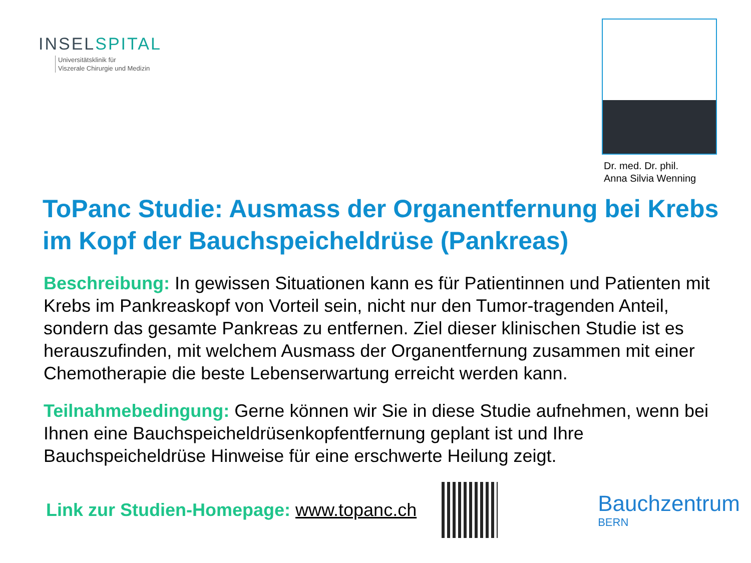INSELSPITAL
Universitätsklinik für
Viszerale Chirurgie und Medizin
Dr. med. Dr. phil.
Anna Silvia Wenning
ToPanc Studie: Ausmass der Organentfernung bei Krebs im Kopf der Bauchspeicheldrüse (Pankreas)
Beschreibung: In gewissen Situationen kann es für Patientinnen und Patienten mit Krebs im Pankreaskopf von Vorteil sein, nicht nur den Tumor-tragenden Anteil, sondern das gesamte Pankreas zu entfernen. Ziel dieser klinischen Studie ist es herauszufinden, mit welchem Ausmass der Organentfernung zusammen mit einer Chemotherapie die beste Lebenserwartung erreicht werden kann.
Teilnahmebedingung: Gerne können wir Sie in diese Studie aufnehmen, wenn bei Ihnen eine Bauchspeicheldrüsenkopfentfernung geplant ist und Ihre Bauchspeicheldrüse Hinweise für eine erschwerte Heilung zeigt.
Link zur Studien-Homepage: www.topanc.ch
Bauchzentrum
BERN